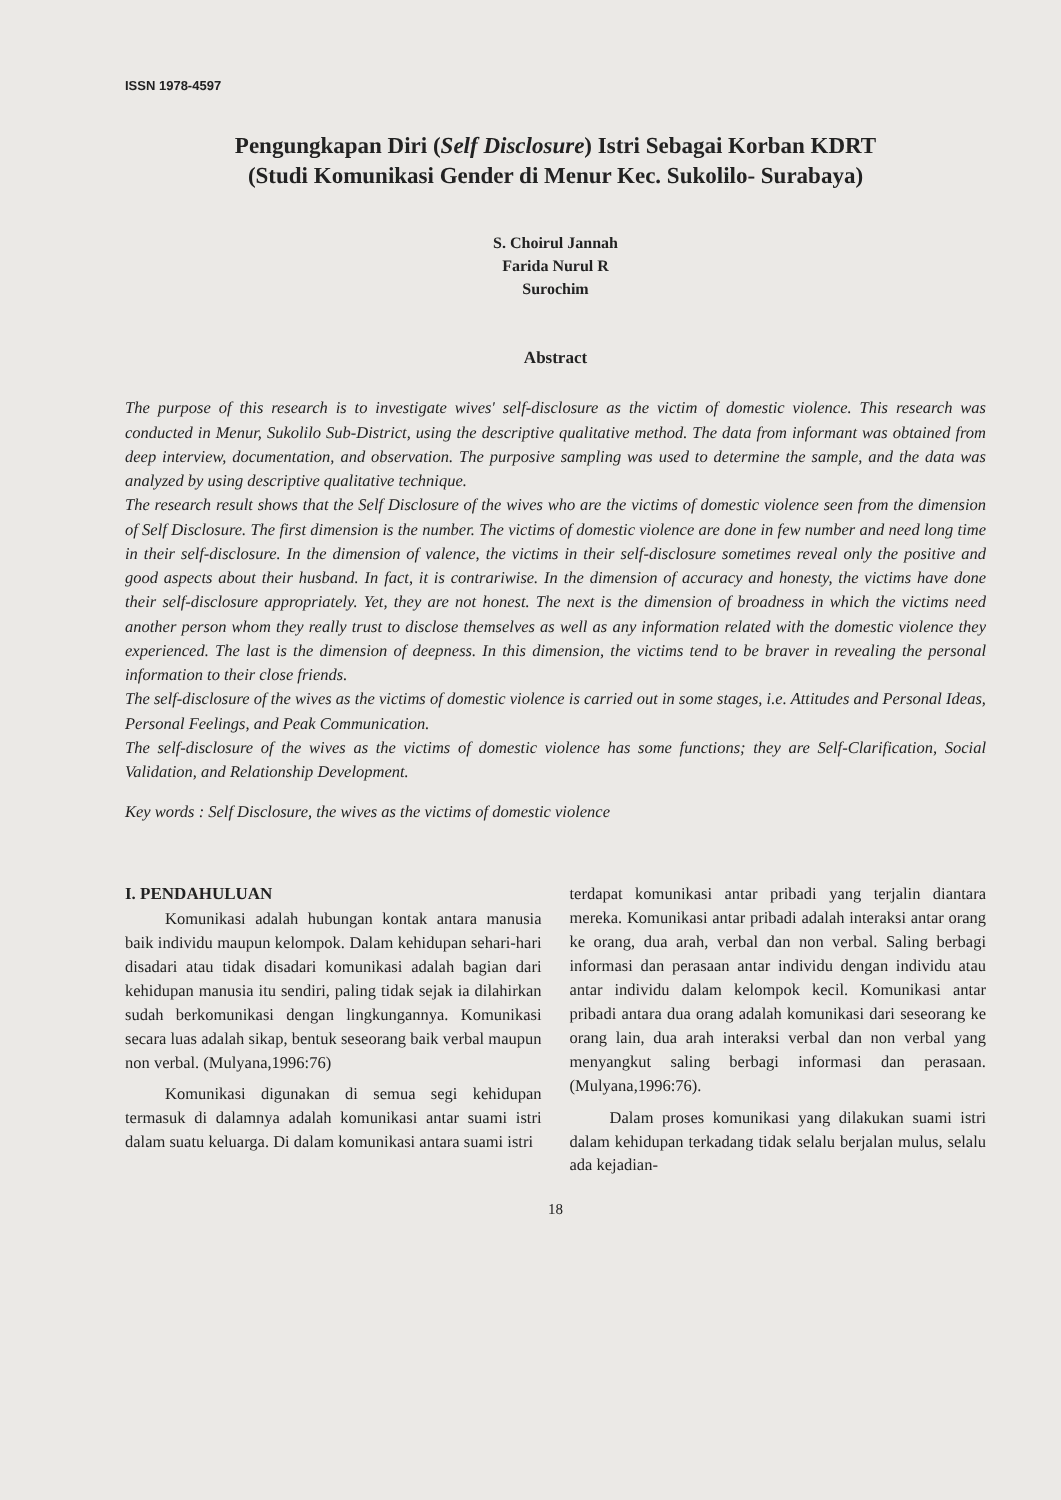ISSN 1978-4597
Pengungkapan Diri (Self Disclosure) Istri Sebagai Korban KDRT
(Studi Komunikasi Gender di Menur Kec. Sukolilo- Surabaya)
S. Choirul Jannah
Farida Nurul R
Surochim
Abstract
The purpose of this research is to investigate wives' self-disclosure as the victim of domestic violence. This research was conducted in Menur, Sukolilo Sub-District, using the descriptive qualitative method. The data from informant was obtained from deep interview, documentation, and observation. The purposive sampling was used to determine the sample, and the data was analyzed by using descriptive qualitative technique.
The research result shows that the Self Disclosure of the wives who are the victims of domestic violence seen from the dimension of Self Disclosure. The first dimension is the number. The victims of domestic violence are done in few number and need long time in their self-disclosure. In the dimension of valence, the victims in their self-disclosure sometimes reveal only the positive and good aspects about their husband. In fact, it is contrariwise. In the dimension of accuracy and honesty, the victims have done their self-disclosure appropriately. Yet, they are not honest. The next is the dimension of broadness in which the victims need another person whom they really trust to disclose themselves as well as any information related with the domestic violence they experienced. The last is the dimension of deepness. In this dimension, the victims tend to be braver in revealing the personal information to their close friends.
The self-disclosure of the wives as the victims of domestic violence is carried out in some stages, i.e. Attitudes and Personal Ideas, Personal Feelings, and Peak Communication.
The self-disclosure of the wives as the victims of domestic violence has some functions; they are Self-Clarification, Social Validation, and Relationship Development.
Key words : Self Disclosure, the wives as the victims of domestic violence
I. PENDAHULUAN
Komunikasi adalah hubungan kontak antara manusia baik individu maupun kelompok. Dalam kehidupan sehari-hari disadari atau tidak disadari komunikasi adalah bagian dari kehidupan manusia itu sendiri, paling tidak sejak ia dilahirkan sudah berkomunikasi dengan lingkungannya. Komunikasi secara luas adalah sikap, bentuk seseorang baik verbal maupun non verbal. (Mulyana,1996:76)
Komunikasi digunakan di semua segi kehidupan termasuk di dalamnya adalah komunikasi antar suami istri dalam suatu keluarga. Di dalam komunikasi antara suami istri
terdapat komunikasi antar pribadi yang terjalin diantara mereka. Komunikasi antar pribadi adalah interaksi antar orang ke orang, dua arah, verbal dan non verbal. Saling berbagi informasi dan perasaan antar individu dengan individu atau antar individu dalam kelompok kecil. Komunikasi antar pribadi antara dua orang adalah komunikasi dari seseorang ke orang lain, dua arah interaksi verbal dan non verbal yang menyangkut saling berbagi informasi dan perasaan. (Mulyana,1996:76).
Dalam proses komunikasi yang dilakukan suami istri dalam kehidupan terkadang tidak selalu berjalan mulus, selalu ada kejadian-
18